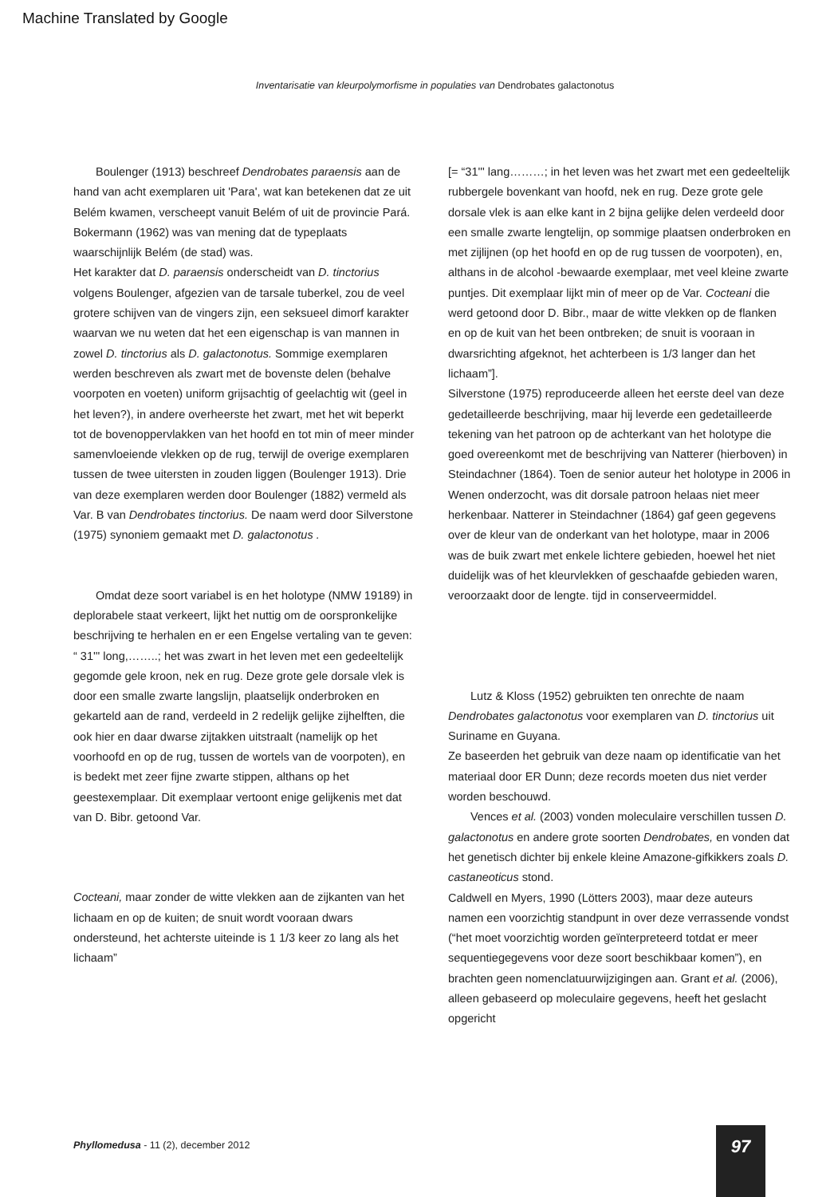Machine Translated by Google
Inventarisatie van kleurpolymorfisme in populaties van Dendrobates galactonotus
Boulenger (1913) beschreef Dendrobates paraensis aan de hand van acht exemplaren uit 'Para', wat kan betekenen dat ze uit Belém kwamen, verscheept vanuit Belém of uit de provincie Pará. Bokermann (1962) was van mening dat de typeplaats waarschijnlijk Belém (de stad) was.
Het karakter dat D. paraensis onderscheidt van D. tinctorius volgens Boulenger, afgezien van de tarsale tuberkel, zou de veel grotere schijven van de vingers zijn, een seksueel dimorf karakter waarvan we nu weten dat het een eigenschap is van mannen in zowel D. tinctorius als D. galactonotus. Sommige exemplaren werden beschreven als zwart met de bovenste delen (behalve voorpoten en voeten) uniform grijsachtig of geelachtig wit (geel in het leven?), in andere overheerste het zwart, met het wit beperkt tot de bovenoppervlakken van het hoofd en tot min of meer minder samenvloeiende vlekken op de rug, terwijl de overige exemplaren tussen de twee uitersten in zouden liggen (Boulenger 1913). Drie van deze exemplaren werden door Boulenger (1882) vermeld als Var. B van Dendrobates tinctorius. De naam werd door Silverstone (1975) synoniem gemaakt met D. galactonotus .
Omdat deze soort variabel is en het holotype (NMW 19189) in deplorabele staat verkeert, lijkt het nuttig om de oorspronkelijke beschrijving te herhalen en er een Engelse vertaling van te geven: “ 31''' long,……..; het was zwart in het leven met een gedeeltelijk gegomde gele kroon, nek en rug. Deze grote gele dorsale vlek is door een smalle zwarte langslijn, plaatselijk onderbroken en gekarteld aan de rand, verdeeld in 2 redelijk gelijke zijhelften, die ook hier en daar dwarse zijtakken uitstraalt (namelijk op het voorhoofd en op de rug, tussen de wortels van de voorpoten), en is bedekt met zeer fijne zwarte stippen, althans op het geestexemplaar. Dit exemplaar vertoont enige gelijkenis met dat van D. Bibr. getoond Var.
Cocteani, maar zonder de witte vlekken aan de zijkanten van het lichaam en op de kuiten; de snuit wordt vooraan dwars ondersteund, het achterste uiteinde is 1 1/3 keer zo lang als het lichaam”
[= “31''' lang………; in het leven was het zwart met een gedeeltelijk rubbergele bovenkant van hoofd, nek en rug. Deze grote gele dorsale vlek is aan elke kant in 2 bijna gelijke delen verdeeld door een smalle zwarte lengtelijn, op sommige plaatsen onderbroken en met zijlijnen (op het hoofd en op de rug tussen de voorpoten), en, althans in de alcohol -bewaarde exemplaar, met veel kleine zwarte puntjes. Dit exemplaar lijkt min of meer op de Var. Cocteani die werd getoond door D. Bibr., maar de witte vlekken op de flanken en op de kuit van het been ontbreken; de snuit is vooraan in dwarsrichting afgeknot, het achterbeen is 1/3 langer dan het lichaam”].
Silverstone (1975) reproduceerde alleen het eerste deel van deze gedetailleerde beschrijving, maar hij leverde een gedetailleerde tekening van het patroon op de achterkant van het holotype die goed overeenkomt met de beschrijving van Natterer (hierboven) in Steindachner (1864). Toen de senior auteur het holotype in 2006 in Wenen onderzocht, was dit dorsale patroon helaas niet meer herkenbaar. Natterer in Steindachner (1864) gaf geen gegevens over de kleur van de onderkant van het holotype, maar in 2006 was de buik zwart met enkele lichtere gebieden, hoewel het niet duidelijk was of het kleurvlekken of geschaafde gebieden waren, veroorzaakt door de lengte. tijd in conserveermiddel.
Lutz & Kloss (1952) gebruikten ten onrechte de naam Dendrobates galactonotus voor exemplaren van D. tinctorius uit Suriname en Guyana.
Ze baseerden het gebruik van deze naam op identificatie van het materiaal door ER Dunn; deze records moeten dus niet verder worden beschouwd.
Vences et al. (2003) vonden moleculaire verschillen tussen D. galactonotus en andere grote soorten Dendrobates, en vonden dat het genetisch dichter bij enkele kleine Amazone-gifkikkers zoals D. castaneoticus stond.
Caldwell en Myers, 1990 (Lötters 2003), maar deze auteurs namen een voorzichtig standpunt in over deze verrassende vondst (“het moet voorzichtig worden geïnterpreteerd totdat er meer sequentiegegevens voor deze soort beschikbaar komen”), en brachten geen nomenclatuurwijzigingen aan. Grant et al. (2006), alleen gebaseerd op moleculaire gegevens, heeft het geslacht opgericht
Phyllomedusa - 11 (2), december 2012
97